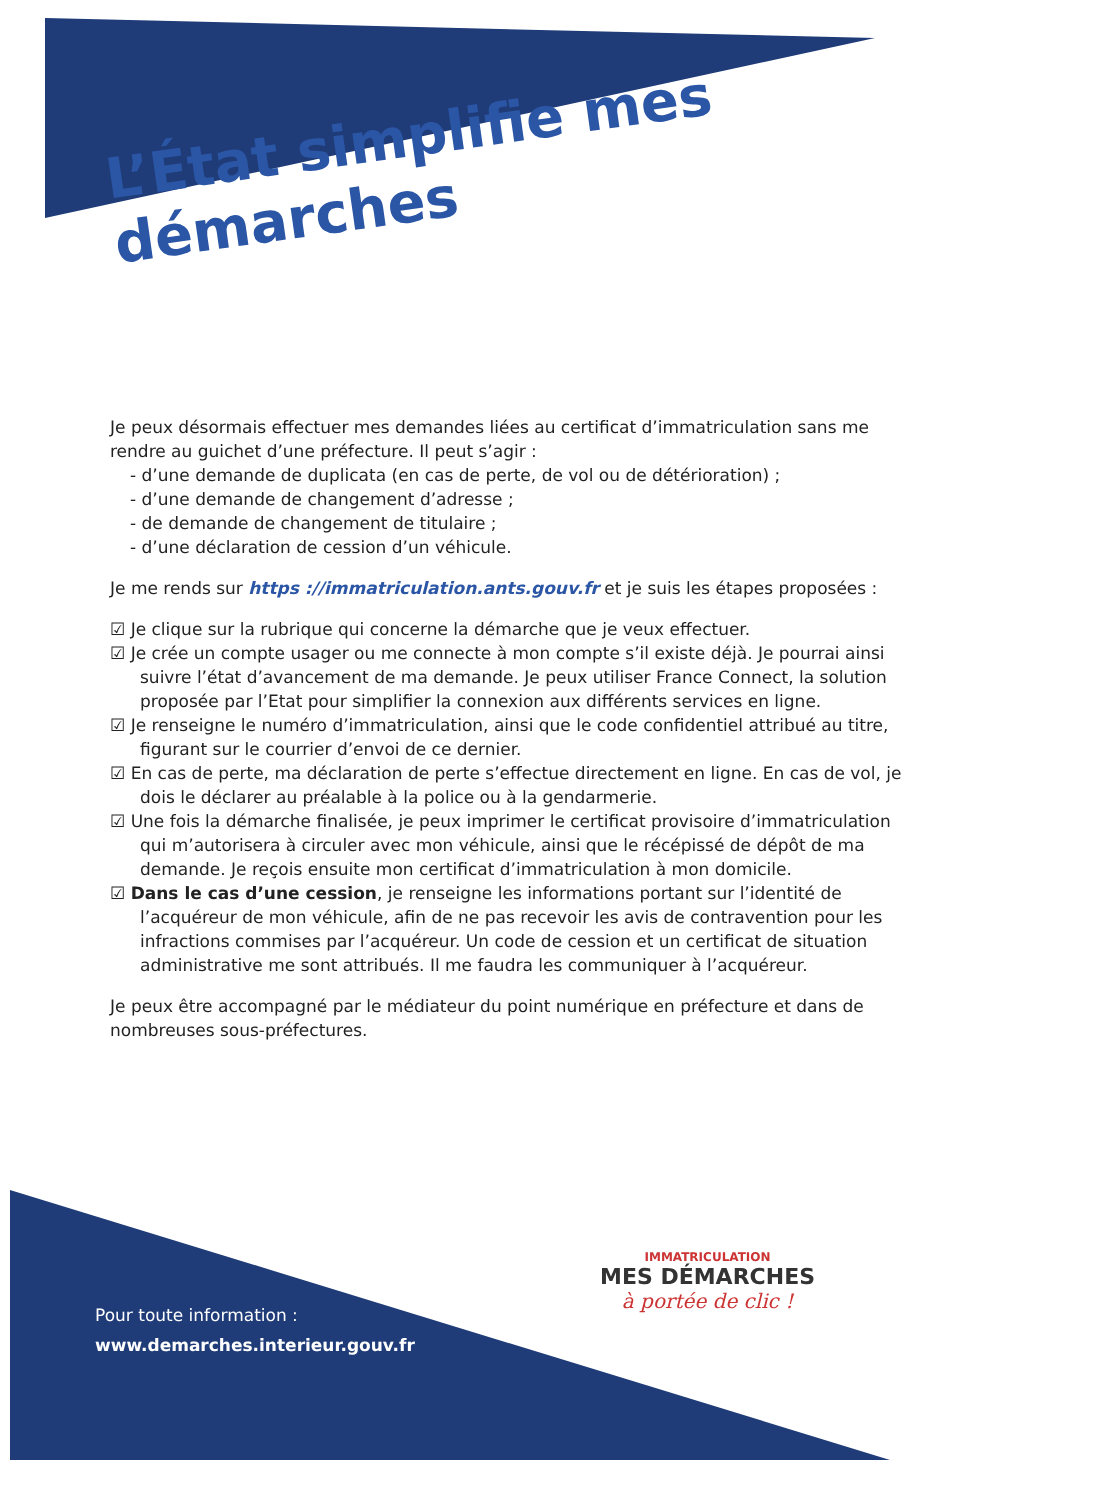L’État simplifie mes démarches
Je peux désormais effectuer mes demandes liées au certificat d’immatriculation sans me rendre au guichet d’une préfecture. Il peut s’agir :
- d’une demande de duplicata (en cas de perte, de vol ou de détérioration) ;
- d’une demande de changement d’adresse ;
- de demande de changement de titulaire ;
- d’une déclaration de cession d’un véhicule.
Je me rends sur https ://immatriculation.ants.gouv.fr et je suis les étapes proposées :
☑ Je clique sur la rubrique qui concerne la démarche que je veux effectuer.
☑ Je crée un compte usager ou me connecte à mon compte s’il existe déjà. Je pourrai ainsi suivre l’état d’avancement de ma demande. Je peux utiliser France Connect, la solution proposée par l’Etat pour simplifier la connexion aux différents services en ligne.
☑ Je renseigne le numéro d’immatriculation, ainsi que le code confidentiel attribué au titre, figurant sur le courrier d’envoi de ce dernier.
☑ En cas de perte, ma déclaration de perte s’effectue directement en ligne. En cas de vol, je dois le déclarer au préalable à la police ou à la gendarmerie.
☑ Une fois la démarche finalisée, je peux imprimer le certificat provisoire d’immatriculation qui m’autorisera à circuler avec mon véhicule, ainsi que le récépissé de dépôt de ma demande. Je reçois ensuite mon certificat d’immatriculation à mon domicile.
☑ Dans le cas d’une cession, je renseigne les informations portant sur l’identité de l’acquéreur de mon véhicule, afin de ne pas recevoir les avis de contravention pour les infractions commises par l’acquéreur. Un code de cession et un certificat de situation administrative me sont attribués. Il me faudra les communiquer à l’acquéreur.
Je peux être accompagné par le médiateur du point numérique en préfecture et dans de nombreuses sous-préfectures.
Pour toute information :
www.demarches.interieur.gouv.fr
IMMATRICULATION
MES DÉMARCHES
à portée de clic !